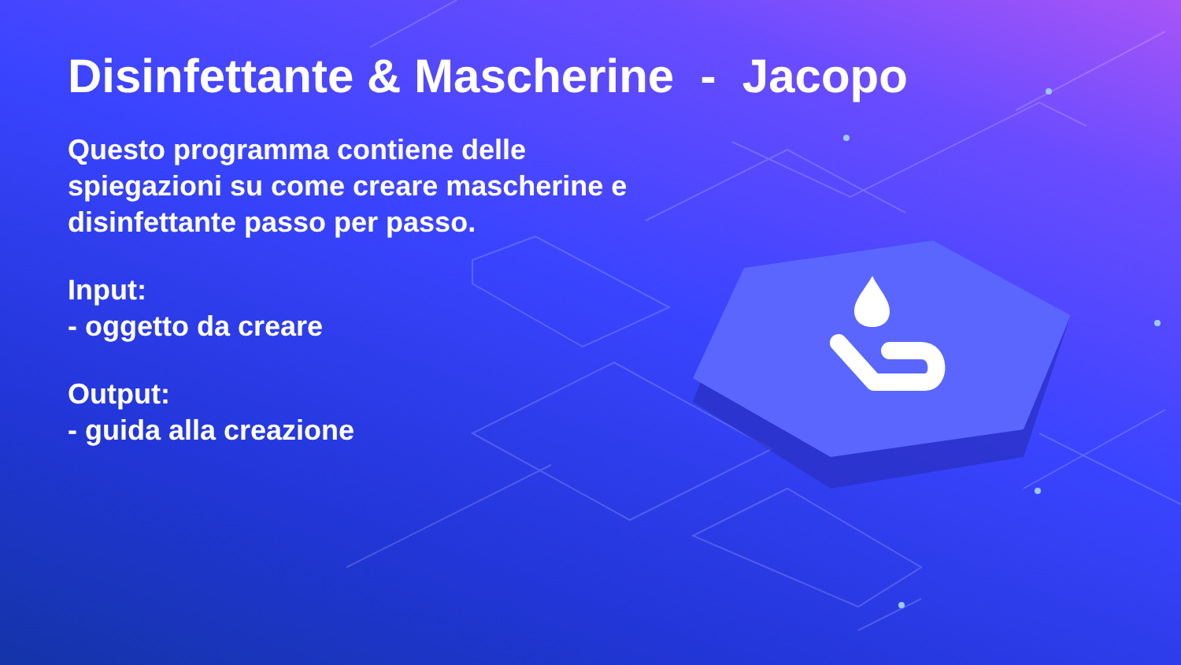Disinfettante & Mascherine - Jacopo
Questo programma contiene delle spiegazioni su come creare mascherine e disinfettante passo per passo.
Input:
- oggetto da creare
Output:
- guida alla creazione